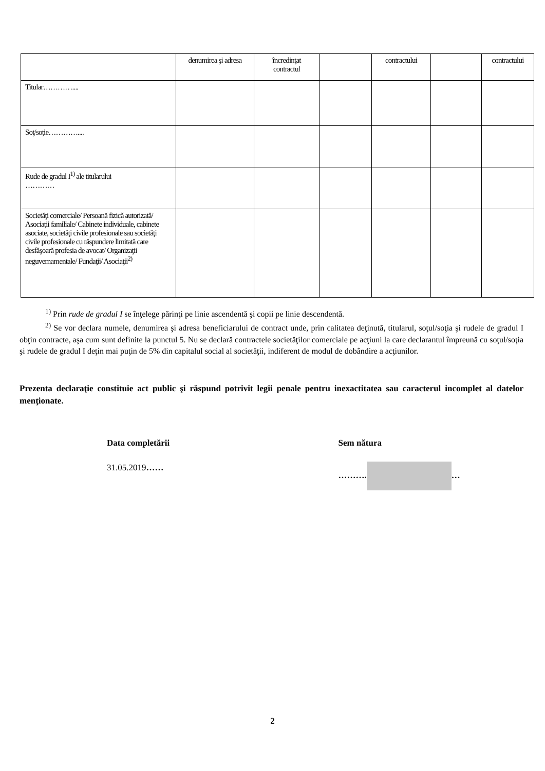| | denumirea şi adresa | încredinţat contractul | | contractului | | contractului |
| Titular………….... | | | | | | |
| Soţ/soţie………….... | | | | | | |
| Rude de gradul I<sup>1)</sup> ale titularului ………… | | | | | | |
| Societăţi comerciale/ Persoană fizică autorizată/ Asociaţii familiale/ Cabinete individuale, cabinete asociate, societăţi civile profesionale sau societăţi civile profesionale cu răspundere limitată care desfăşoară profesia de avocat/ Organizaţii neguvernamentale/ Fundaţii/ Asociaţii<sup>2)</sup> | | | | | | |
<sup>1)</sup> Prin rude de gradul I se înţelege părinţi pe linie ascendentă şi copii pe linie descendentă.
<sup>2)</sup> Se vor declara numele, denumirea şi adresa beneficiarului de contract unde, prin calitatea deţinută, titularul, soţul/soţia şi rudele de gradul I obţin contracte, aşa cum sunt definite la punctul 5. Nu se declară contractele societăţilor comerciale pe acţiuni la care declarantul împreună cu soţul/soţia şi rudele de gradul I deţin mai puţin de 5% din capitalul social al societăţii, indiferent de modul de dobândire a acţiunilor.
Prezenta declaraţie constituie act public şi răspund potrivit legii penale pentru inexactitatea sau caracterul incomplet al datelor menţionate.
Data completării
31.05.2019……
Sem nătura
………. …
2